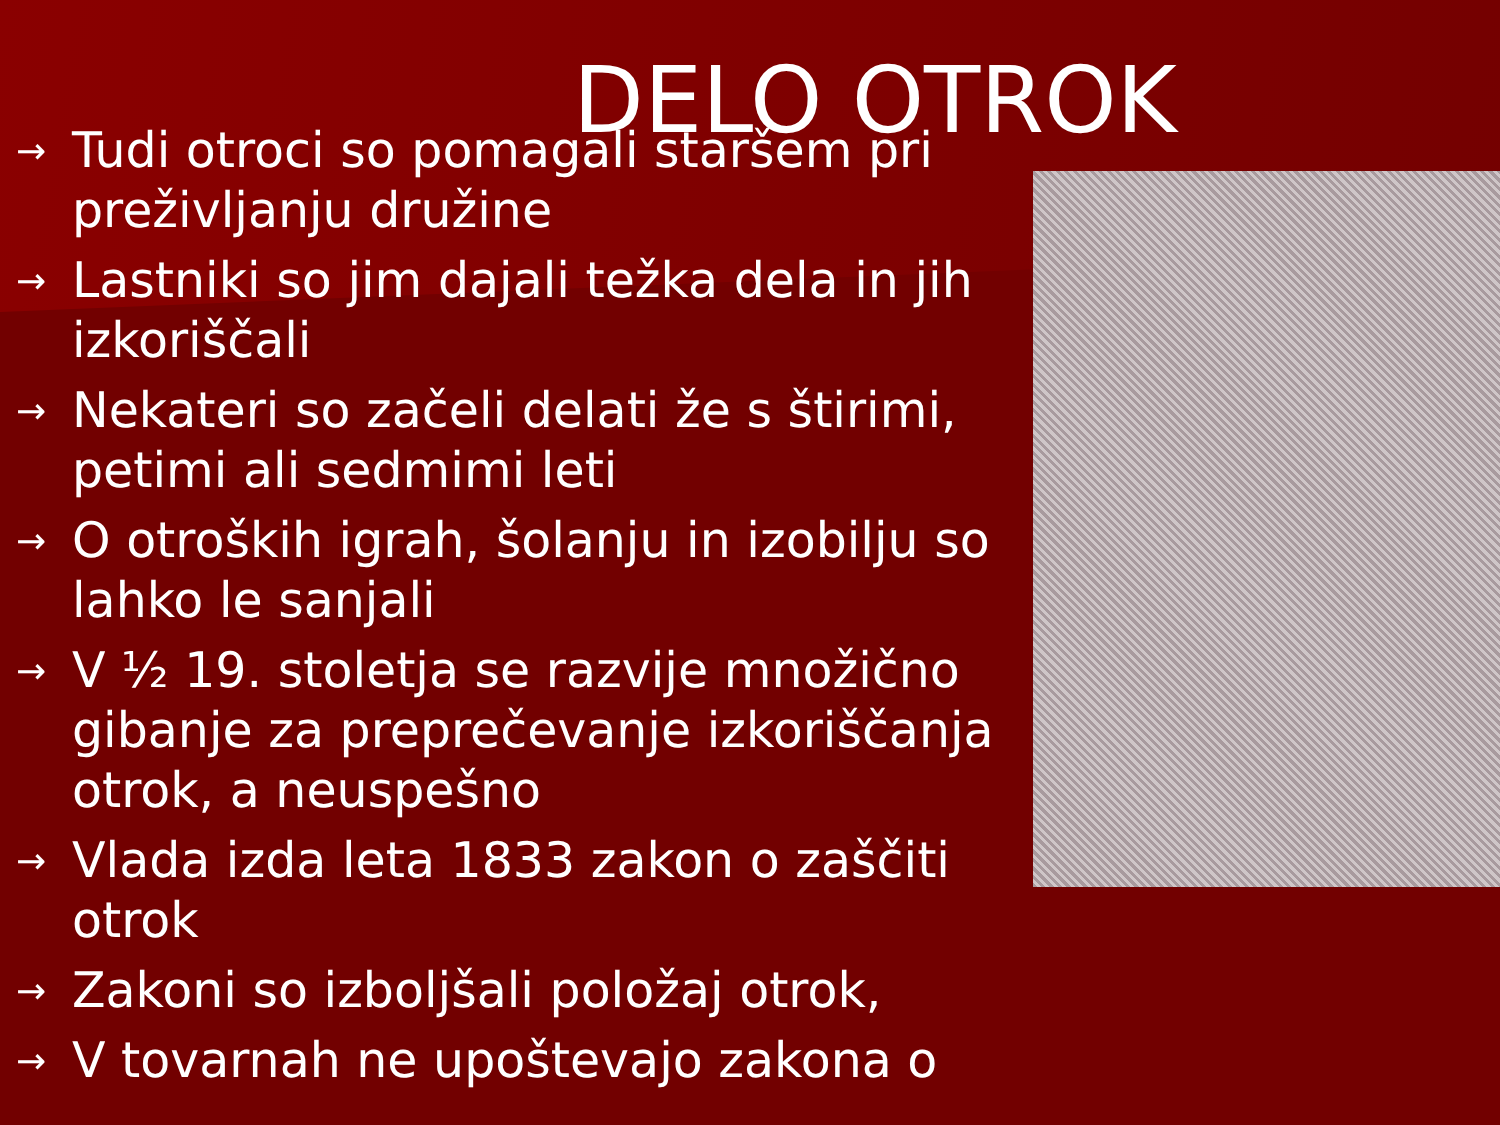DELO OTROK
→ Tudi otroci so pomagali staršem pri preživljanju družine
→ Lastniki so jim dajali težka dela in jih izkoriščali
→ Nekateri so začeli delati že s štirimi, petimi ali sedmimi leti
→ O otroških igrah, šolanju in izobilju so lahko le sanjali
→ V ½ 19. stoletja se razvije množično gibanje za preprečevanje izkoriščanja otrok, a neuspešno
→ Vlada izda leta 1833 zakon o zaščiti otrok
→ Zakoni so izboljšali položaj otrok,
→ V tovarnah ne upoštevajo zakona o